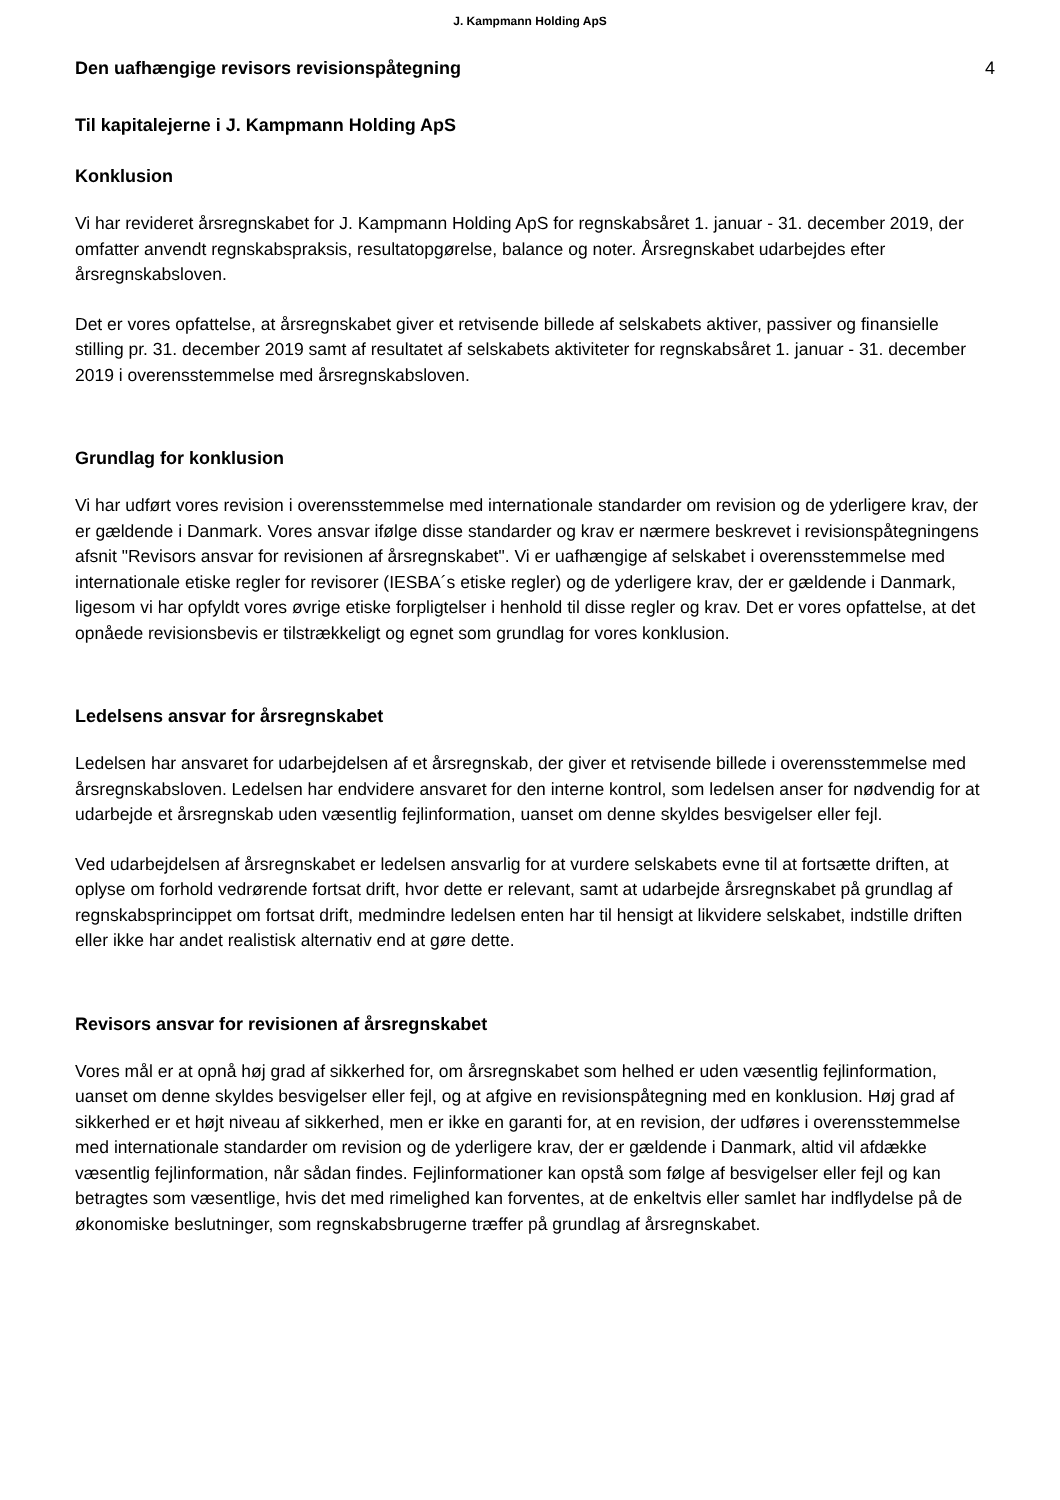J. Kampmann Holding ApS
Den uafhængige revisors revisionspåtegning
4
Til kapitalejerne i J. Kampmann Holding ApS
Konklusion
Vi har revideret årsregnskabet for J. Kampmann Holding ApS for regnskabsåret 1. januar - 31. december 2019, der omfatter anvendt regnskabspraksis, resultatopgørelse, balance og noter. Årsregnskabet udarbejdes efter årsregnskabsloven.
Det er vores opfattelse, at årsregnskabet giver et retvisende billede af selskabets aktiver, passiver og finansielle stilling pr. 31. december 2019 samt af resultatet af selskabets aktiviteter for regnskabsåret 1. januar - 31. december 2019 i overensstemmelse med årsregnskabsloven.
Grundlag for konklusion
Vi har udført vores revision i overensstemmelse med internationale standarder om revision og de yderligere krav, der er gældende i Danmark. Vores ansvar ifølge disse standarder og krav er nærmere beskrevet i revisionspåtegningens afsnit "Revisors ansvar for revisionen af årsregnskabet". Vi er uafhængige af selskabet i overensstemmelse med internationale etiske regler for revisorer (IESBA´s etiske regler) og de yderligere krav, der er gældende i Danmark, ligesom vi har opfyldt vores øvrige etiske forpligtelser i henhold til disse regler og krav. Det er vores opfattelse, at det opnåede revisionsbevis er tilstrækkeligt og egnet som grundlag for vores konklusion.
Ledelsens ansvar for årsregnskabet
Ledelsen har ansvaret for udarbejdelsen af et årsregnskab, der giver et retvisende billede i overensstemmelse med årsregnskabsloven. Ledelsen har endvidere ansvaret for den interne kontrol, som ledelsen anser for nødvendig for at udarbejde et årsregnskab uden væsentlig fejlinformation, uanset om denne skyldes besvigelser eller fejl.
Ved udarbejdelsen af årsregnskabet er ledelsen ansvarlig for at vurdere selskabets evne til at fortsætte driften, at oplyse om forhold vedrørende fortsat drift, hvor dette er relevant, samt at udarbejde årsregnskabet på grundlag af regnskabsprincippet om fortsat drift, medmindre ledelsen enten har til hensigt at likvidere selskabet, indstille driften eller ikke har andet realistisk alternativ end at gøre dette.
Revisors ansvar for revisionen af årsregnskabet
Vores mål er at opnå høj grad af sikkerhed for, om årsregnskabet som helhed er uden væsentlig fejlinformation, uanset om denne skyldes besvigelser eller fejl, og at afgive en revisionspåtegning med en konklusion. Høj grad af sikkerhed er et højt niveau af sikkerhed, men er ikke en garanti for, at en revision, der udføres i overensstemmelse med internationale standarder om revision og de yderligere krav, der er gældende i Danmark, altid vil afdække væsentlig fejlinformation, når sådan findes. Fejlinformationer kan opstå som følge af besvigelser eller fejl og kan betragtes som væsentlige, hvis det med rimelighed kan forventes, at de enkeltvis eller samlet har indflydelse på de økonomiske beslutninger, som regnskabsbrugerne træffer på grundlag af årsregnskabet.